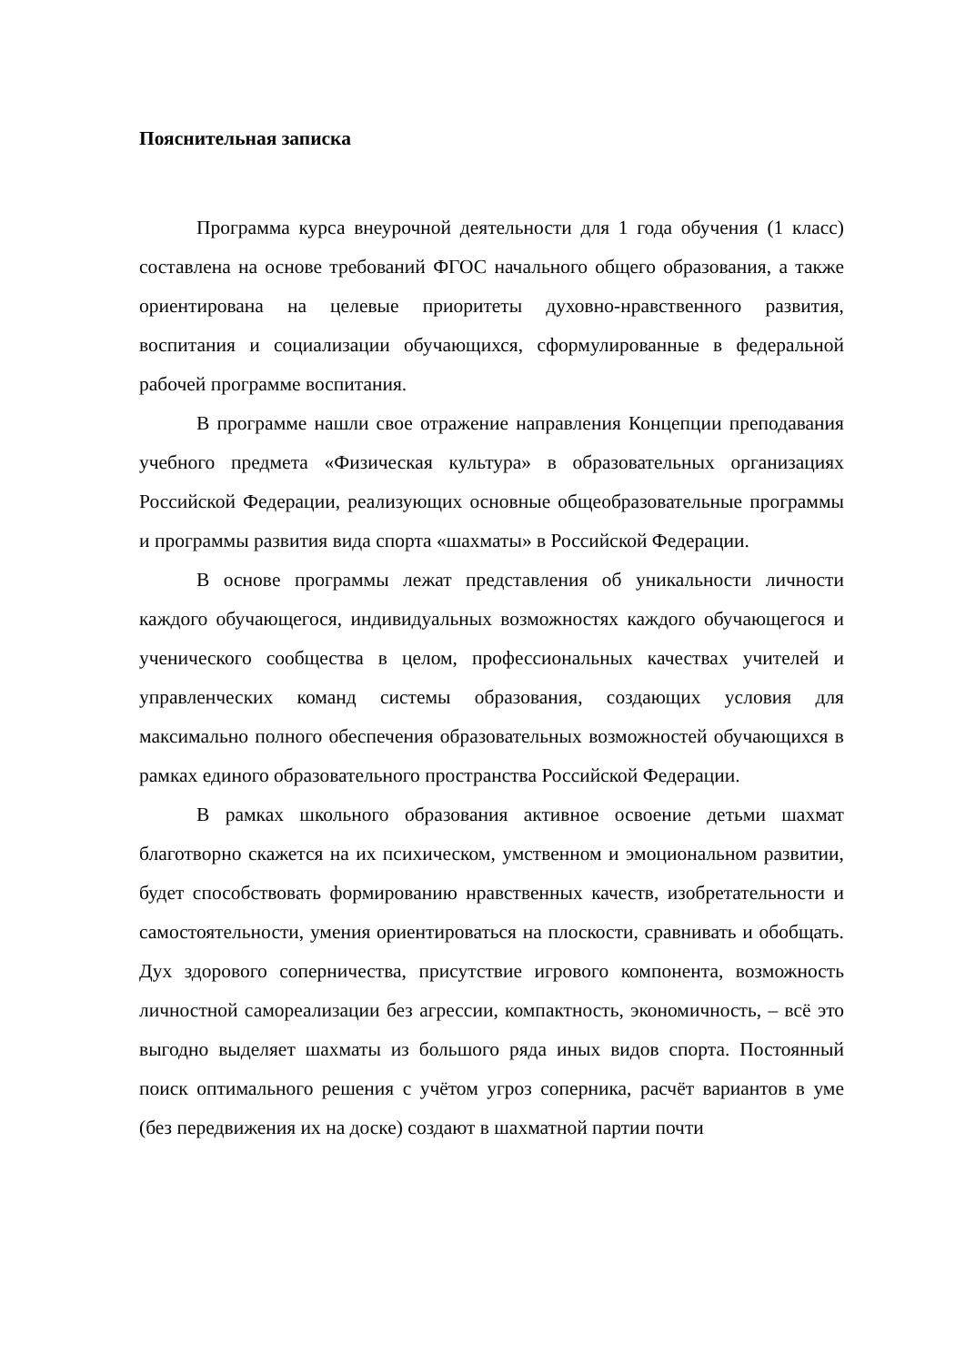Пояснительная записка
Программа курса внеурочной деятельности для 1 года обучения (1 класс) составлена на основе требований ФГОС начального общего образования, а также ориентирована на целевые приоритеты духовно-нравственного развития, воспитания и социализации обучающихся, сформулированные в федеральной рабочей программе воспитания.
В программе нашли свое отражение направления Концепции преподавания учебного предмета «Физическая культура» в образовательных организациях Российской Федерации, реализующих основные общеобразовательные программы и программы развития вида спорта «шахматы» в Российской Федерации.
В основе программы лежат представления об уникальности личности каждого обучающегося, индивидуальных возможностях каждого обучающегося и ученического сообщества в целом, профессиональных качествах учителей и управленческих команд системы образования, создающих условия для максимально полного обеспечения образовательных возможностей обучающихся в рамках единого образовательного пространства Российской Федерации.
В рамках школьного образования активное освоение детьми шахмат благотворно скажется на их психическом, умственном и эмоциональном развитии, будет способствовать формированию нравственных качеств, изобретательности и самостоятельности, умения ориентироваться на плоскости, сравнивать и обобщать. Дух здорового соперничества, присутствие игрового компонента, возможность личностной самореализации без агрессии, компактность, экономичность, – всё это выгодно выделяет шахматы из большого ряда иных видов спорта. Постоянный поиск оптимального решения с учётом угроз соперника, расчёт вариантов в уме (без передвижения их на доске) создают в шахматной партии почти